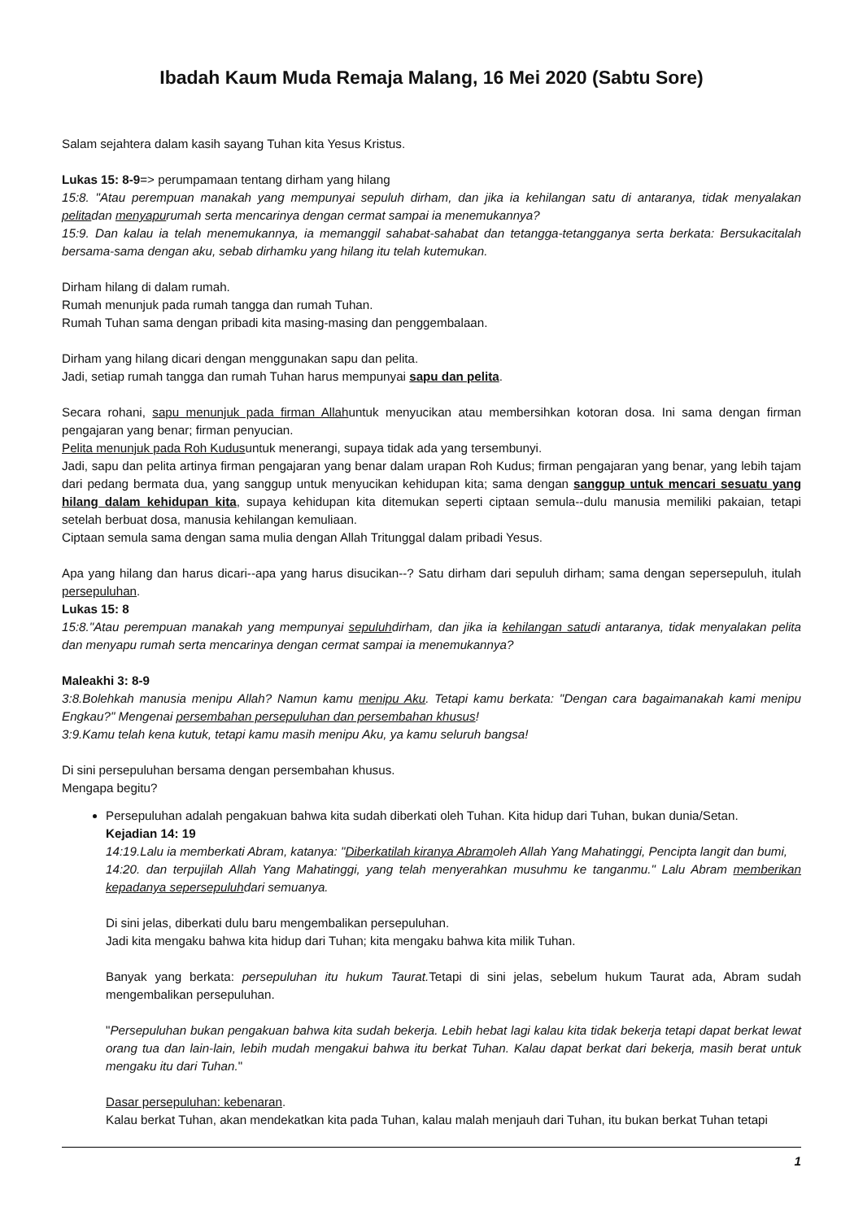Ibadah Kaum Muda Remaja Malang, 16 Mei 2020 (Sabtu Sore)
Salam sejahtera dalam kasih sayang Tuhan kita Yesus Kristus.
Lukas 15: 8-9=> perumpamaan tentang dirham yang hilang
15:8. "Atau perempuan manakah yang mempunyai sepuluh dirham, dan jika ia kehilangan satu di antaranya, tidak menyalakan pelitadan menyapurumah serta mencarinya dengan cermat sampai ia menemukannya?
15:9. Dan kalau ia telah menemukannya, ia memanggil sahabat-sahabat dan tetangga-tetangganya serta berkata: Bersukacitalah bersama-sama dengan aku, sebab dirhamku yang hilang itu telah kutemukan.
Dirham hilang di dalam rumah.
Rumah menunjuk pada rumah tangga dan rumah Tuhan.
Rumah Tuhan sama dengan pribadi kita masing-masing dan penggembalaan.
Dirham yang hilang dicari dengan menggunakan sapu dan pelita.
Jadi, setiap rumah tangga dan rumah Tuhan harus mempunyai sapu dan pelita.
Secara rohani, sapu menunjuk pada firman Allahuntuk menyucikan atau membersihkan kotoran dosa. Ini sama dengan firman pengajaran yang benar; firman penyucian.
Pelita menunjuk pada Roh Kudusuntuk menerangi, supaya tidak ada yang tersembunyi.
Jadi, sapu dan pelita artinya firman pengajaran yang benar dalam urapan Roh Kudus; firman pengajaran yang benar, yang lebih tajam dari pedang bermata dua, yang sanggup untuk menyucikan kehidupan kita; sama dengan sanggup untuk mencari sesuatu yang hilang dalam kehidupan kita, supaya kehidupan kita ditemukan seperti ciptaan semula--dulu manusia memiliki pakaian, tetapi setelah berbuat dosa, manusia kehilangan kemuliaan.
Ciptaan semula sama dengan sama mulia dengan Allah Tritunggal dalam pribadi Yesus.
Apa yang hilang dan harus dicari--apa yang harus disucikan--? Satu dirham dari sepuluh dirham; sama dengan sepersepuluh, itulah persepuluhan.
Lukas 15: 8
15:8."Atau perempuan manakah yang mempunyai sepuluhdirham, dan jika ia kehilangan satudi antaranya, tidak menyalakan pelita dan menyapu rumah serta mencarinya dengan cermat sampai ia menemukannya?
Maleakhi 3: 8-9
3:8.Bolehkah manusia menipu Allah? Namun kamu menipu Aku. Tetapi kamu berkata: "Dengan cara bagaimanakah kami menipu Engkau?" Mengenai persembahan persepuluhan dan persembahan khusus!
3:9.Kamu telah kena kutuk, tetapi kamu masih menipu Aku, ya kamu seluruh bangsa!
Di sini persepuluhan bersama dengan persembahan khusus.
Mengapa begitu?
Persepuluhan adalah pengakuan bahwa kita sudah diberkati oleh Tuhan. Kita hidup dari Tuhan, bukan dunia/Setan.
Kejadian 14: 19
14:19.Lalu ia memberkati Abram, katanya: "Diberkatilah kiranya Abramoleh Allah Yang Mahatinggi, Pencipta langit dan bumi,
14:20. dan terpujilah Allah Yang Mahatinggi, yang telah menyerahkan musuhmu ke tanganmu." Lalu Abram memberikan kepadanya sepersepuluhdari semuanya.
Di sini jelas, diberkati dulu baru mengembalikan persepuluhan.
Jadi kita mengaku bahwa kita hidup dari Tuhan; kita mengaku bahwa kita milik Tuhan.
Banyak yang berkata: persepuluhan itu hukum Taurat. Tetapi di sini jelas, sebelum hukum Taurat ada, Abram sudah mengembalikan persepuluhan.
"Persepuluhan bukan pengakuan bahwa kita sudah bekerja. Lebih hebat lagi kalau kita tidak bekerja tetapi dapat berkat lewat orang tua dan lain-lain, lebih mudah mengakui bahwa itu berkat Tuhan. Kalau dapat berkat dari bekerja, masih berat untuk mengaku itu dari Tuhan."
Dasar persepuluhan: kebenaran.
Kalau berkat Tuhan, akan mendekatkan kita pada Tuhan, kalau malah menjauh dari Tuhan, itu bukan berkat Tuhan tetapi
1